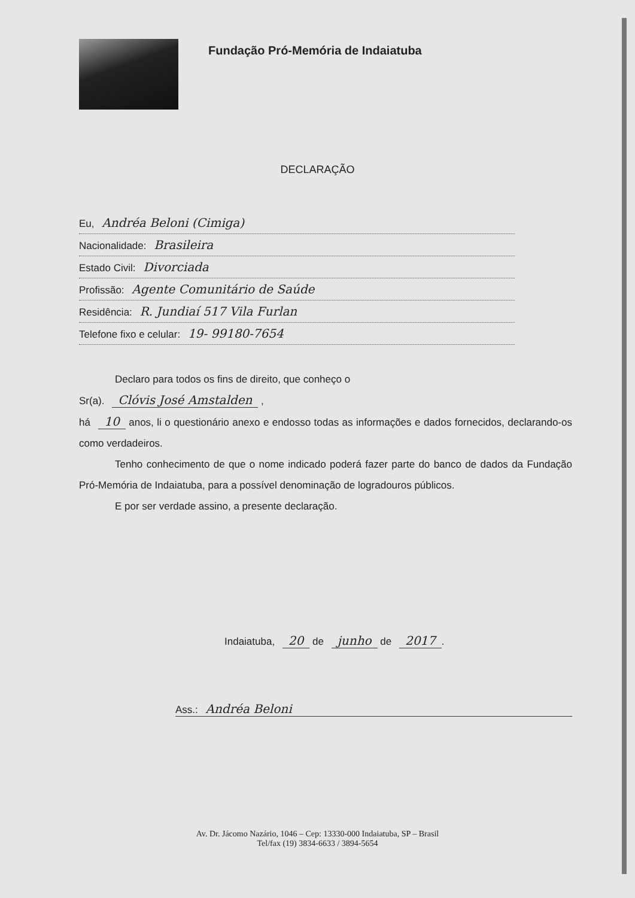Fundação Pró-Memória de Indaiatuba
DECLARAÇÃO
Eu, Andréa Beloni (Cimiga)
Nacionalidade: Brasileira
Estado Civil: Divorciada
Profissão: Agente Comunitário de Saúde
Residência: R. Jundiaí 517 Vila Furlan
Telefone fixo e celular: 19- 99180-7654
Declaro para todos os fins de direito, que conheço o
Sr(a). Clóvis José Amstalden ,
há 10 anos, li o questionário anexo e endosso todas as informações e dados fornecidos, declarando-os como verdadeiros.
Tenho conhecimento de que o nome indicado poderá fazer parte do banco de dados da Fundação Pró-Memória de Indaiatuba, para a possível denominação de logradouros públicos.
E por ser verdade assino, a presente declaração.
Indaiatuba, 20 de junho de 2017.
Ass.: Andréa Beloni
Av. Dr. Jácomo Nazário, 1046 – Cep: 13330-000 Indaiatuba, SP – Brasil
Tel/fax (19) 3834-6633 / 3894-5654